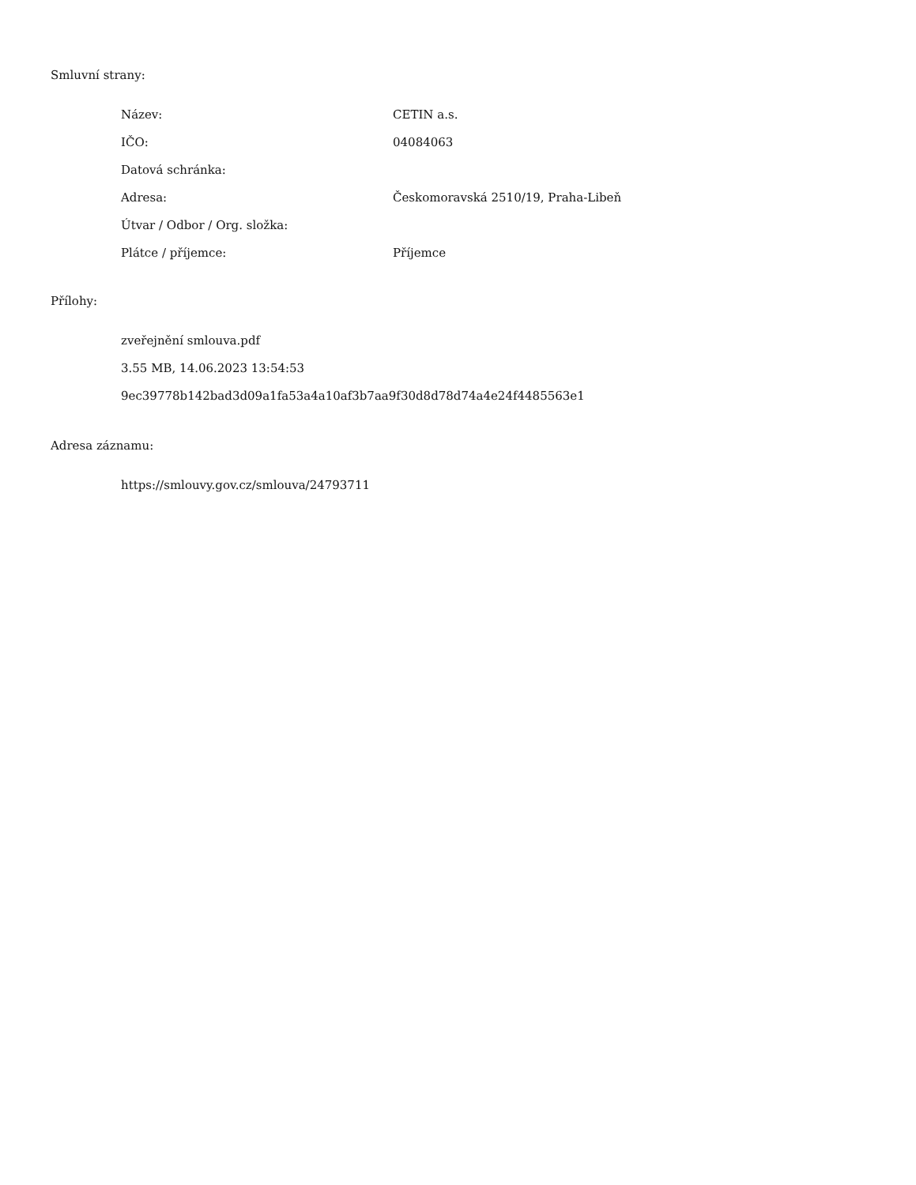Smluvní strany:
| Název: | CETIN a.s. |
| IČO: | 04084063 |
| Datová schránka: | |
| Adresa: | Českomoravská 2510/19, Praha-Libeň |
| Útvar / Odbor / Org. složka: | |
| Plátce / příjemce: | Příjemce |
Přílohy:
zveřejnění smlouva.pdf
3.55 MB, 14.06.2023 13:54:53
9ec39778b142bad3d09a1fa53a4a10af3b7aa9f30d8d78d74a4e24f4485563e1
Adresa záznamu:
https://smlouvy.gov.cz/smlouva/24793711